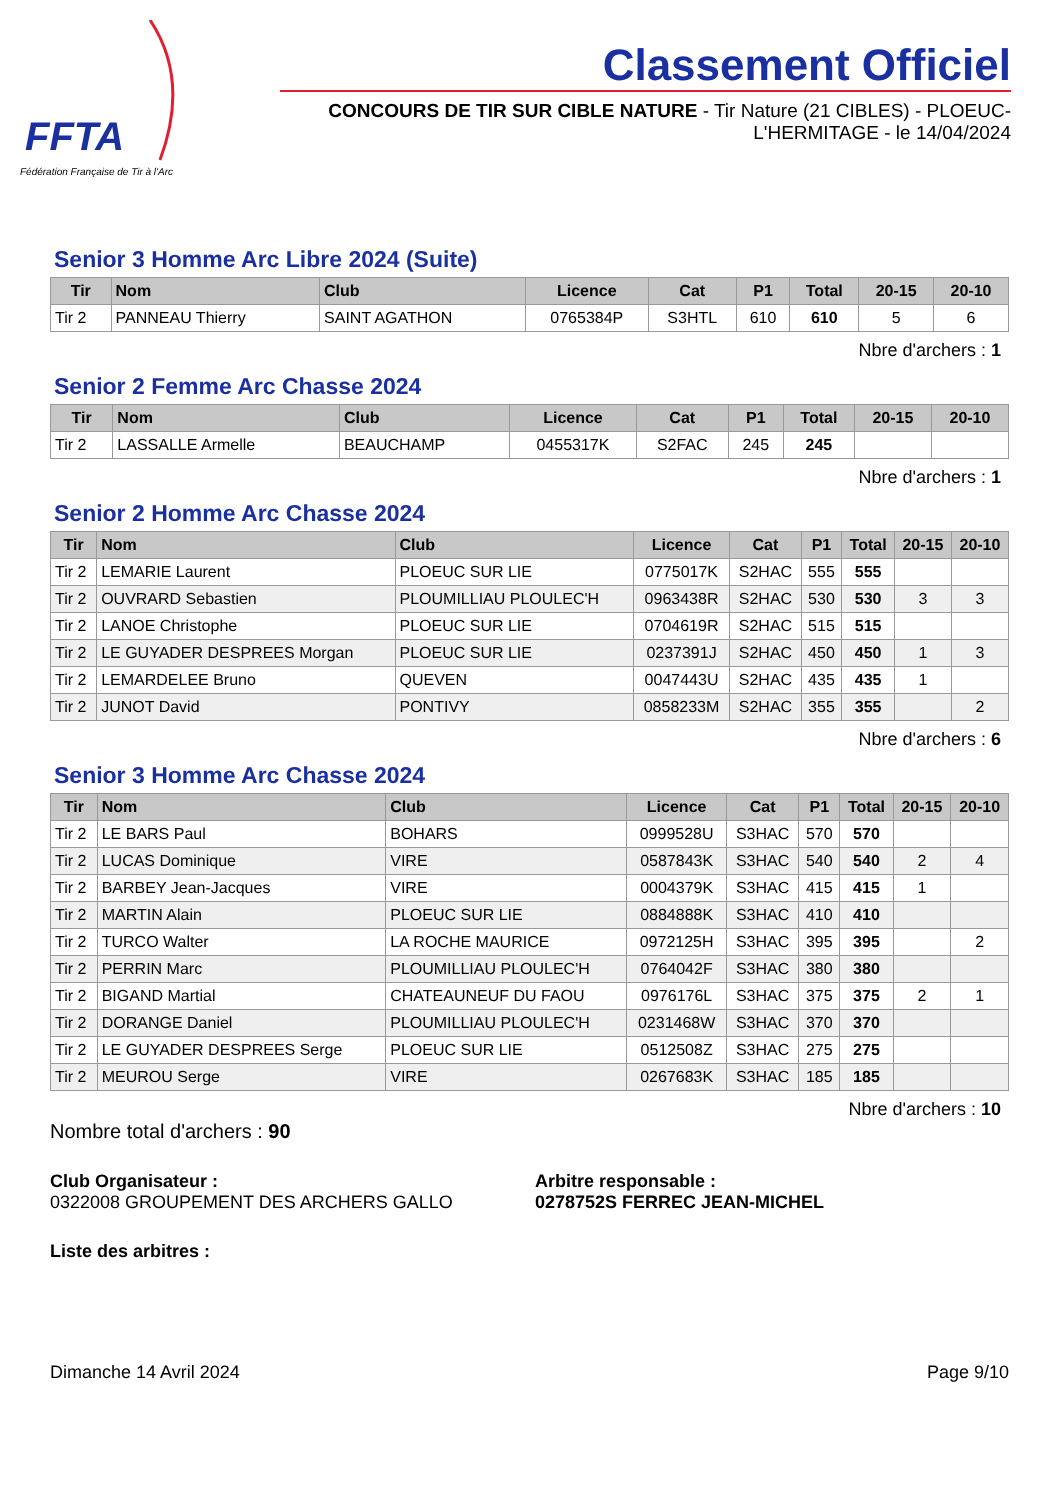FFTA
Fédération Française de Tir à l'Arc
Classement Officiel
CONCOURS DE TIR SUR CIBLE NATURE - Tir Nature (21 CIBLES) - PLOEUC-L'HERMITAGE - le 14/04/2024
Senior 3 Homme Arc Libre 2024 (Suite)
| Tir | Nom | Club | Licence | Cat | P1 | Total | 20-15 | 20-10 |
| --- | --- | --- | --- | --- | --- | --- | --- | --- |
| Tir 2 | PANNEAU Thierry | SAINT AGATHON | 0765384P | S3HTL | 610 | 610 | 5 | 6 |
Nbre d'archers : 1
Senior 2 Femme Arc Chasse 2024
| Tir | Nom | Club | Licence | Cat | P1 | Total | 20-15 | 20-10 |
| --- | --- | --- | --- | --- | --- | --- | --- | --- |
| Tir 2 | LASSALLE Armelle | BEAUCHAMP | 0455317K | S2FAC | 245 | 245 | | |
Nbre d'archers : 1
Senior 2 Homme Arc Chasse 2024
| Tir | Nom | Club | Licence | Cat | P1 | Total | 20-15 | 20-10 |
| --- | --- | --- | --- | --- | --- | --- | --- | --- |
| Tir 2 | LEMARIE Laurent | PLOEUC SUR LIE | 0775017K | S2HAC | 555 | 555 | | |
| Tir 2 | OUVRARD Sebastien | PLOUMILLIAU PLOULEC'H | 0963438R | S2HAC | 530 | 530 | 3 | 3 |
| Tir 2 | LANOE Christophe | PLOEUC SUR LIE | 0704619R | S2HAC | 515 | 515 | | |
| Tir 2 | LE GUYADER DESPREES Morgan | PLOEUC SUR LIE | 0237391J | S2HAC | 450 | 450 | 1 | 3 |
| Tir 2 | LEMARDELEE Bruno | QUEVEN | 0047443U | S2HAC | 435 | 435 | 1 | |
| Tir 2 | JUNOT David | PONTIVY | 0858233M | S2HAC | 355 | 355 | | 2 |
Nbre d'archers : 6
Senior 3 Homme Arc Chasse 2024
| Tir | Nom | Club | Licence | Cat | P1 | Total | 20-15 | 20-10 |
| --- | --- | --- | --- | --- | --- | --- | --- | --- |
| Tir 2 | LE BARS Paul | BOHARS | 0999528U | S3HAC | 570 | 570 | | |
| Tir 2 | LUCAS Dominique | VIRE | 0587843K | S3HAC | 540 | 540 | 2 | 4 |
| Tir 2 | BARBEY Jean-Jacques | VIRE | 0004379K | S3HAC | 415 | 415 | 1 | |
| Tir 2 | MARTIN Alain | PLOEUC SUR LIE | 0884888K | S3HAC | 410 | 410 | | |
| Tir 2 | TURCO Walter | LA ROCHE MAURICE | 0972125H | S3HAC | 395 | 395 | | 2 |
| Tir 2 | PERRIN Marc | PLOUMILLIAU PLOULEC'H | 0764042F | S3HAC | 380 | 380 | | |
| Tir 2 | BIGAND Martial | CHATEAUNEUF DU FAOU | 0976176L | S3HAC | 375 | 375 | 2 | 1 |
| Tir 2 | DORANGE Daniel | PLOUMILLIAU PLOULEC'H | 0231468W | S3HAC | 370 | 370 | | |
| Tir 2 | LE GUYADER DESPREES Serge | PLOEUC SUR LIE | 0512508Z | S3HAC | 275 | 275 | | |
| Tir 2 | MEUROU Serge | VIRE | 0267683K | S3HAC | 185 | 185 | | |
Nbre d'archers : 10
Nombre total d'archers : 90
Club Organisateur :
0322008 GROUPEMENT DES ARCHERS GALLO
Arbitre responsable :
0278752S FERREC JEAN-MICHEL
Liste des arbitres :
Dimanche 14 Avril 2024 Page 9/10